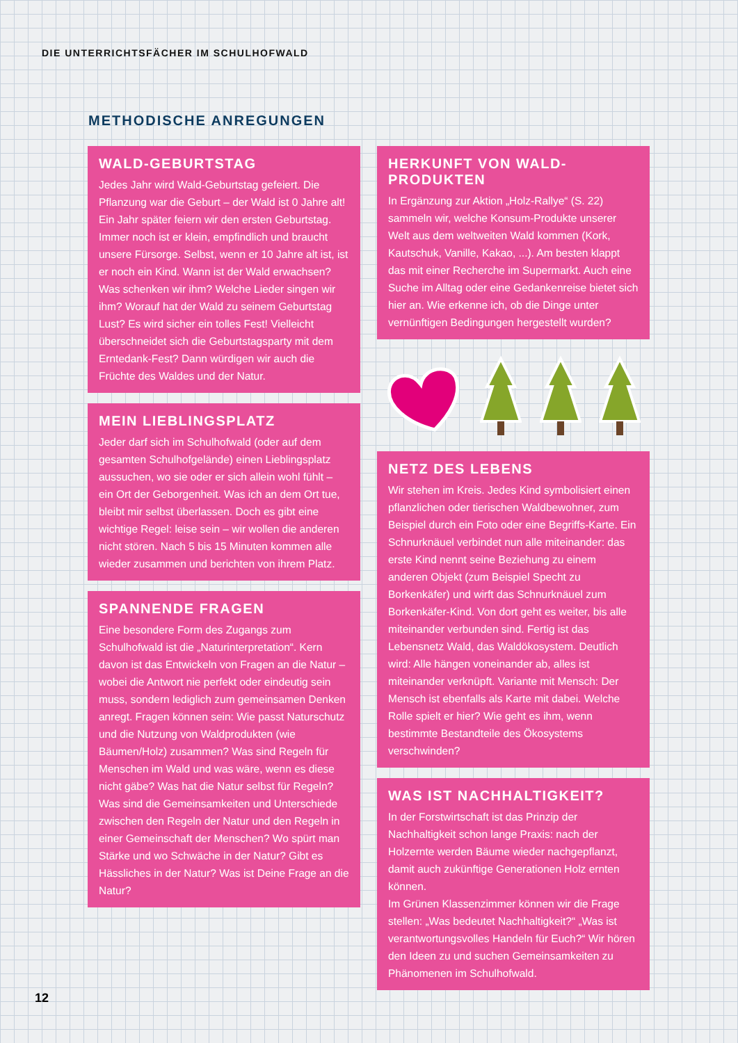DIE UNTERRICHTSFÄCHER IM SCHULHOFWALD
METHODISCHE ANREGUNGEN
WALD-GEBURTSTAG
Jedes Jahr wird Wald-Geburtstag gefeiert. Die Pflanzung war die Geburt – der Wald ist 0 Jahre alt! Ein Jahr später feiern wir den ersten Geburtstag. Immer noch ist er klein, empfindlich und braucht unsere Fürsorge. Selbst, wenn er 10 Jahre alt ist, ist er noch ein Kind. Wann ist der Wald erwachsen? Was schenken wir ihm? Welche Lieder singen wir ihm? Worauf hat der Wald zu seinem Geburtstag Lust? Es wird sicher ein tolles Fest! Vielleicht überschneidet sich die Geburtstagsparty mit dem Erntedank-Fest? Dann würdigen wir auch die Früchte des Waldes und der Natur.
MEIN LIEBLINGSPLATZ
Jeder darf sich im Schulhofwald (oder auf dem gesamten Schulhofgelände) einen Lieblingsplatz aussuchen, wo sie oder er sich allein wohl fühlt – ein Ort der Geborgenheit. Was ich an dem Ort tue, bleibt mir selbst überlassen. Doch es gibt eine wichtige Regel: leise sein – wir wollen die anderen nicht stören. Nach 5 bis 15 Minuten kommen alle wieder zusammen und berichten von ihrem Platz.
SPANNENDE FRAGEN
Eine besondere Form des Zugangs zum Schulhofwald ist die „Naturinterpretation“. Kern davon ist das Entwickeln von Fragen an die Natur – wobei die Antwort nie perfekt oder eindeutig sein muss, sondern lediglich zum gemeinsamen Denken anregt. Fragen können sein: Wie passt Naturschutz und die Nutzung von Waldprodukten (wie Bäumen/Holz) zusammen? Was sind Regeln für Menschen im Wald und was wäre, wenn es diese nicht gäbe? Was hat die Natur selbst für Regeln? Was sind die Gemeinsamkeiten und Unterschiede zwischen den Regeln der Natur und den Regeln in einer Gemeinschaft der Menschen? Wo spürt man Stärke und wo Schwäche in der Natur? Gibt es Hässliches in der Natur? Was ist Deine Frage an die Natur?
HERKUNFT VON WALD-PRODUKTEN
In Ergänzung zur Aktion „Holz-Rallye“ (S. 22) sammeln wir, welche Konsum-Produkte unserer Welt aus dem weltweiten Wald kommen (Kork, Kautschuk, Vanille, Kakao, ...). Am besten klappt das mit einer Recherche im Supermarkt. Auch eine Suche im Alltag oder eine Gedankenreise bietet sich hier an. Wie erkenne ich, ob die Dinge unter vernünftigen Bedingungen hergestellt wurden?
NETZ DES LEBENS
Wir stehen im Kreis. Jedes Kind symbolisiert einen pflanzlichen oder tierischen Waldbewohner, zum Beispiel durch ein Foto oder eine Begriffs-Karte. Ein Schnurknäuel verbindet nun alle miteinander: das erste Kind nennt seine Beziehung zu einem anderen Objekt (zum Beispiel Specht zu Borkenkäfer) und wirft das Schnurknäuel zum Borkenkäfer-Kind. Von dort geht es weiter, bis alle miteinander verbunden sind. Fertig ist das Lebensnetz Wald, das Waldökosystem. Deutlich wird: Alle hängen voneinander ab, alles ist miteinander verknüpft. Variante mit Mensch: Der Mensch ist ebenfalls als Karte mit dabei. Welche Rolle spielt er hier? Wie geht es ihm, wenn bestimmte Bestandteile des Ökosystems verschwinden?
WAS IST NACHHALTIGKEIT?
In der Forstwirtschaft ist das Prinzip der Nachhaltigkeit schon lange Praxis: nach der Holzernte werden Bäume wieder nachgepflanzt, damit auch zukünftige Generationen Holz ernten können.
Im Grünen Klassenzimmer können wir die Frage stellen: „Was bedeutet Nachhaltigkeit?“ „Was ist verantwortungsvolles Handeln für Euch?“ Wir hören den Ideen zu und suchen Gemeinsamkeiten zu Phänomenen im Schulhofwald.
12